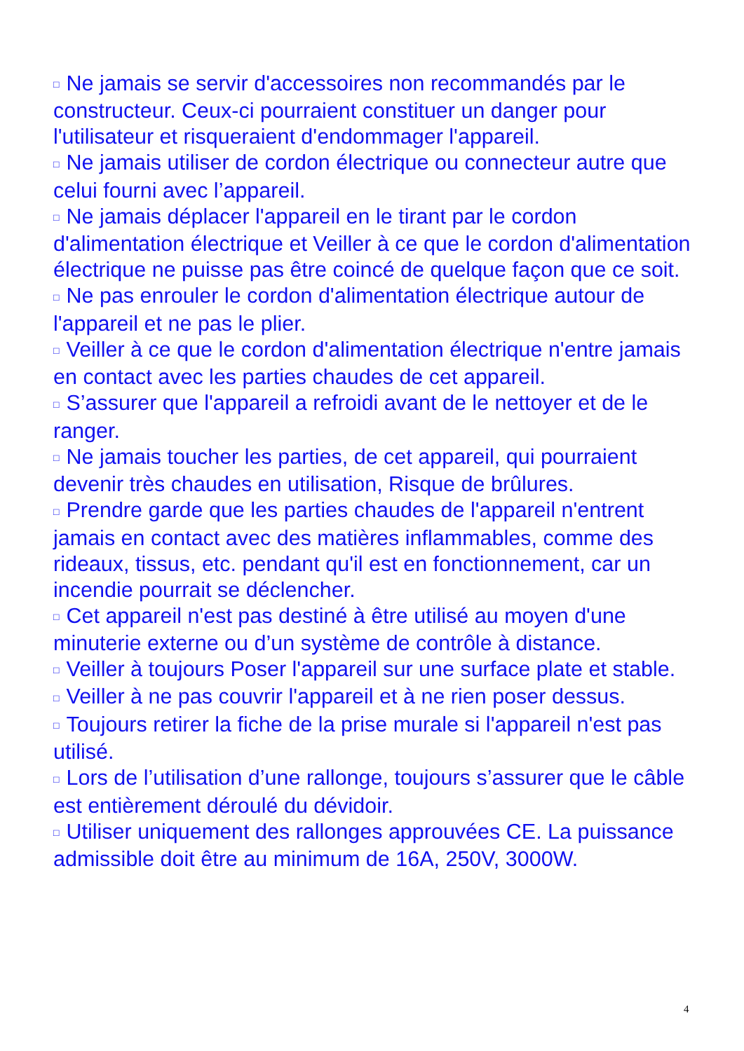□ Ne jamais se servir d'accessoires non recommandés par le constructeur. Ceux-ci pourraient constituer un danger pour l'utilisateur et risqueraient d'endommager l'appareil.
□ Ne jamais utiliser de cordon électrique ou connecteur autre que celui fourni avec l’appareil.
□ Ne jamais déplacer l'appareil en le tirant par le cordon d'alimentation électrique et Veiller à ce que le cordon d'alimentation électrique ne puisse pas être coincé de quelque façon que ce soit.
□ Ne pas enrouler le cordon d'alimentation électrique autour de l'appareil et ne pas le plier.
□ Veiller à ce que le cordon d'alimentation électrique n'entre jamais en contact avec les parties chaudes de cet appareil.
□ S’assurer que l'appareil a refroidi avant de le nettoyer et de le ranger.
□ Ne jamais toucher les parties, de cet appareil, qui pourraient devenir très chaudes en utilisation, Risque de brûlures.
□ Prendre garde que les parties chaudes de l'appareil n'entrent jamais en contact avec des matières inflammables, comme des rideaux, tissus, etc. pendant qu'il est en fonctionnement, car un incendie pourrait se déclencher.
□ Cet appareil n'est pas destiné à être utilisé au moyen d'une minuterie externe ou d’un système de contrôle à distance.
□ Veiller à toujours Poser l'appareil sur une surface plate et stable.
□ Veiller à ne pas couvrir l'appareil et à ne rien poser dessus.
□ Toujours retirer la fiche de la prise murale si l'appareil n'est pas utilisé.
□ Lors de l’utilisation d’une rallonge, toujours s’assurer que le câble est entièrement déroulé du dévidoir.
□ Utiliser uniquement des rallonges approuvées CE. La puissance admissible doit être au minimum de 16A, 250V, 3000W.
4